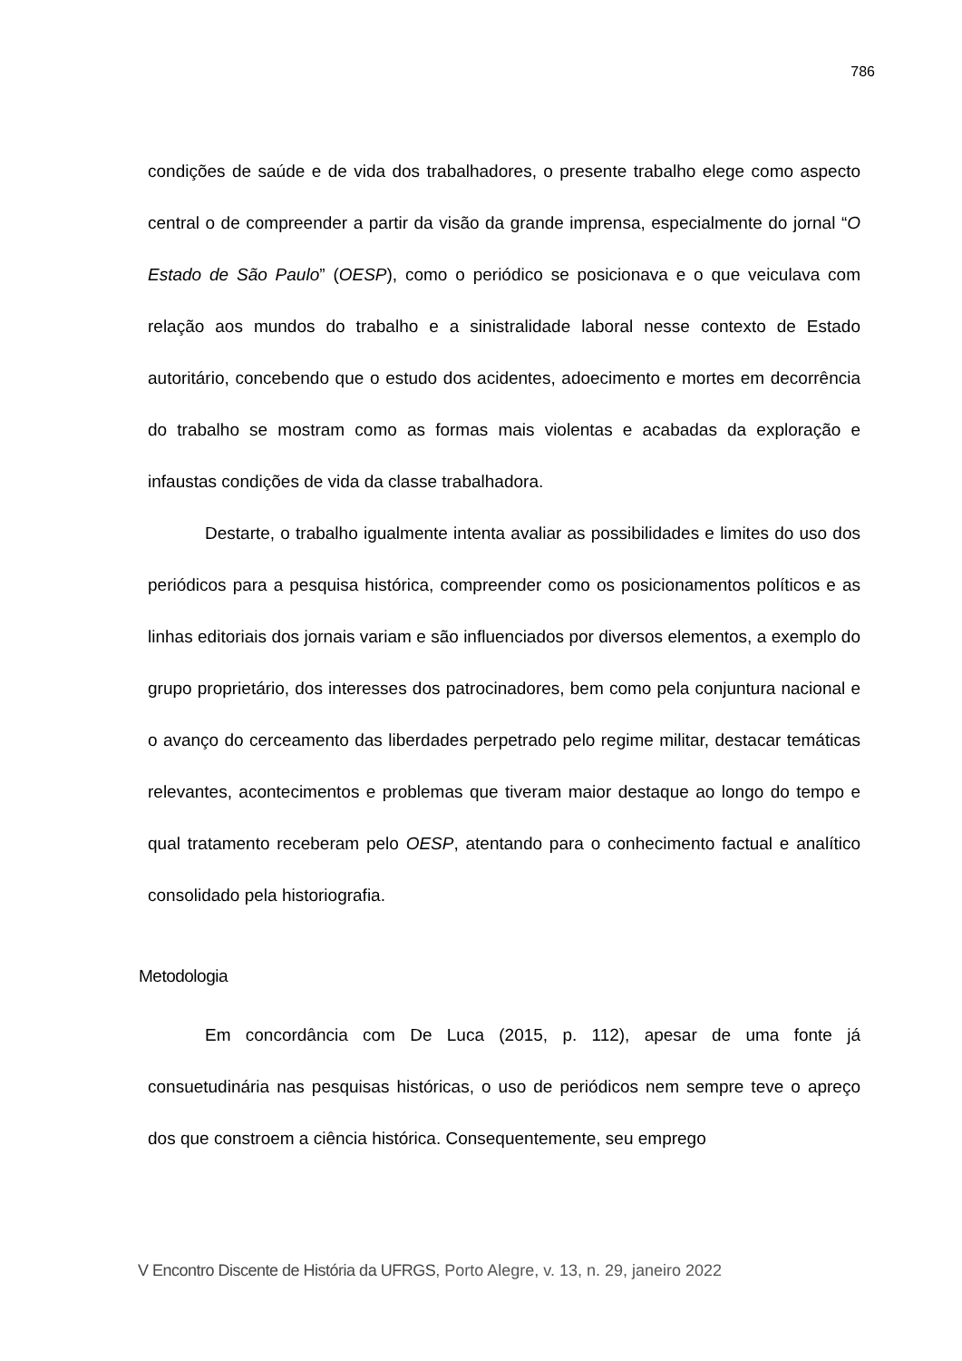786
condições de saúde e de vida dos trabalhadores, o presente trabalho elege como aspecto central o de compreender a partir da visão da grande imprensa, especialmente do jornal “O Estado de São Paulo” (OESP), como o periódico se posicionava e o que veiculava com relação aos mundos do trabalho e a sinistralidade laboral nesse contexto de Estado autoritário, concebendo que o estudo dos acidentes, adoecimento e mortes em decorrência do trabalho se mostram como as formas mais violentas e acabadas da exploração e infaustas condições de vida da classe trabalhadora.
Destarte, o trabalho igualmente intenta avaliar as possibilidades e limites do uso dos periódicos para a pesquisa histórica, compreender como os posicionamentos políticos e as linhas editoriais dos jornais variam e são influenciados por diversos elementos, a exemplo do grupo proprietário, dos interesses dos patrocinadores, bem como pela conjuntura nacional e o avanço do cerceamento das liberdades perpetrado pelo regime militar, destacar temáticas relevantes, acontecimentos e problemas que tiveram maior destaque ao longo do tempo e qual tratamento receberam pelo OESP, atentando para o conhecimento factual e analítico consolidado pela historiografia.
Metodologia
Em concordância com De Luca (2015, p. 112), apesar de uma fonte já consuetudinária nas pesquisas históricas, o uso de periódicos nem sempre teve o apreço dos que constroem a ciência histórica. Consequentemente, seu emprego
V Encontro Discente de História da UFRGS, Porto Alegre, v. 13, n. 29, janeiro 2022